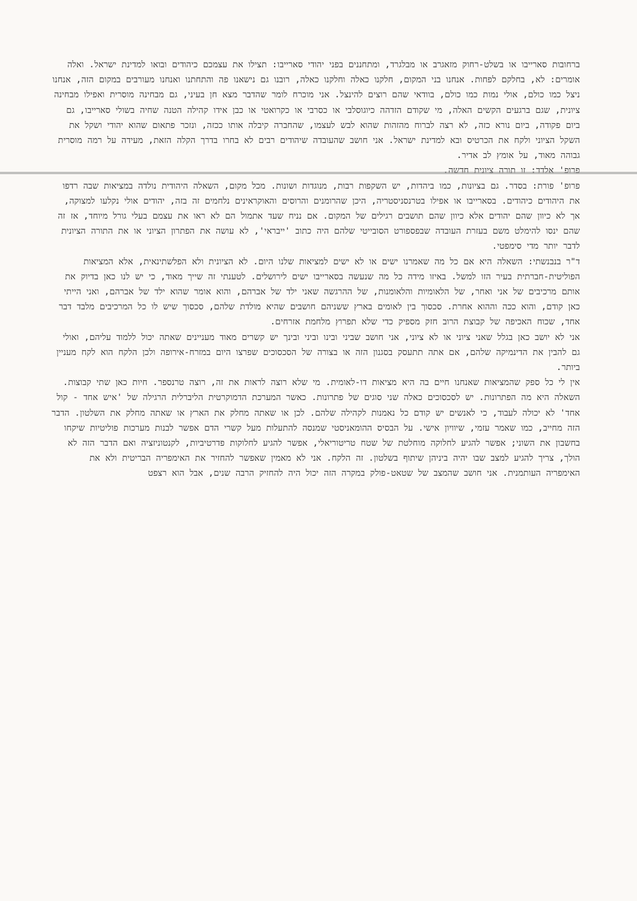ברחובות סארייבו או בשלט-רחוק מזאגרב או מבלגרד, ומתחננים בפני יהודי סארייבו: תצילו את עצמכם כיהודים ובואו למדינת ישראל. ואלה אומרים: לא, בחלקם לפחות. אנחנו בני המקום, חלקנו כאלה וחלקנו כאלה, רובנו גם נישאנו פה והתחתנו ואנחנו מעורבים במקום הזה, אנחנו ניצל כמו כולם, אולי נמות כמו כולם, בוודאי שהם רוצים להינצל. אני מוכרח לומר שהדבר מצא חן בעיני, גם מבחינה מוסרית ואפילו מבחינה ציונית, שגם ברגעים הקשים האלה, מי שקודם הזדהה כיוגוסלבי או כסרבי או כקרואטי או כבן אידו קהילה הטנה שחיה בשולי סארייבו, גם ביום פקודה, ביום נורא כזה, לא רצה לברוח מהזהות שהוא לבש לעצמו, שהחברה קיבלה אותו ככזה, ונזכר פתאום שהוא יהודי ושקל את השקל הציוני ולקח את הכרטיס ובא למדינת ישראל. אני חושב שהעובדה שיהודים רבים לא בחרו בדרך הקלה הזאת, מעידה על רמה מוסרית גבוהה מאוד, על אומץ לב אדיר.
פרופ' אלדד: זו תורה ציונית חדשה.
פרופ' פורת: בסדר. גם בציונות, כמו ביהדות, יש השקפות רבות, מנוגדות ושונות. מכל מקום, השאלה היהודית נולדה במציאות שבה רדפו את היהודים כיהודים. בסארייבו או אפילו בטרנסניסטריה, היכן שהרומנים והרוסים והאוקראינים נלחמים זה בזה, יהודים אולי נקלעו למצוקה, אך לא כיוון שהם יהודים אלא כיוון שהם תושבים רגילים של המקום. אם נניח שעד אתמול הם לא ראו את עצמם בעלי גורל מיוחד, אז זה שהם ינסו להימלט משם בעזרת העובדה שבפספורט הסובייטי שלהם היה כתוב 'ייבראי', לא עושה את הפתרון הציוני או את התורה הציונית לדבר יותר מדי סימפטי.
ד"ר בנבנשתי: השאלה היא אם כל מה שאמרנו ישים או לא ישים למציאות שלנו היום. לא הציונית ולא הפלשתינאית, אלא המציאות הפוליטית-חברתית בעיר הזו למשל. באיזו מידה כל מה שנעשה בסארייבו ישים לירושלים. לטענתי זה שייך מאוד, כי יש לנו כאן בדיוק את אותם מרכיבים של אני ואחר, של הלאומיות והלאומנות, של ההרגשה שאני ילד של אברהם, והוא אומר שהוא ילד של אברהם, ואני הייתי כאן קודם, והוא ככה וההוא אחרת. סכסוך בין לאומים בארץ ששניהם חושבים שהיא מולדת שלהם, סכסוך שיש לו כל המרכיבים מלבד דבר אחד, שכוח האכיפה של קבוצת הרוב חזק מספיק כדי שלא תפרוץ מלחמת אזרחים.
אני לא יושב כאן בגלל שאני ציוני או לא ציוני, אני חושב שביני ובינו וביני ובינך יש קשרים מאוד מעניינים שאתה יכול ללמוד עליהם, ואולי גם להבין את הדינמיקה שלהם, אם אתה תתעסק בסגנון הזה או בצורה של הסכסוכים שפרצו היום במזרח-אירופה ולכן הלקח הוא לקח מעניין ביותר.
אין לי כל ספק שהמציאות שאנחנו חיים בה היא מציאות דו-לאומית. מי שלא רוצה לראות את זה, רוצה טרנספר. חיות כאן שתי קבוצות. השאלה היא מה הפתרונות. יש לסכסוכים כאלה שני סוגים של פתרונות. כאשר המערכת הדמוקרטית הליברלית הרגילה של 'איש אחד - קול אחד' לא יכולה לעבוד, כי לאנשים יש קודם כל נאמנות לקהילה שלהם. לכן או שאתה מחלק את הארץ או שאתה מחלק את השלטון. הדבר הזה מחייב, כמו שאמר עזמי, שיוויון אישי. על הבסיס ההומאניסטי שמנסה להתעלות מעל קשרי הדם אפשר לבנות מערכות פוליטיות שיקחו בחשבון את השוני; אפשר להגיע לחלוקה מוחלטת של שטח טריטוריאלי, אפשר להגיע לחלוקות פדרטיביות, לקנטוניזציה ואם הדבר הזה לא הולך, צריך להגיע למצב שבו יהיה ביניהן שיתוף בשלטון. זה הלקח. אני לא מאמין שאפשר להחזיר את האימפריה הבריטית ולא את האימפריה העותמנית. אני חושב שהמצב של שטאט-פולק במקרה הזה יכול היה להחזיק הרבה שנים, אבל הוא רצפט